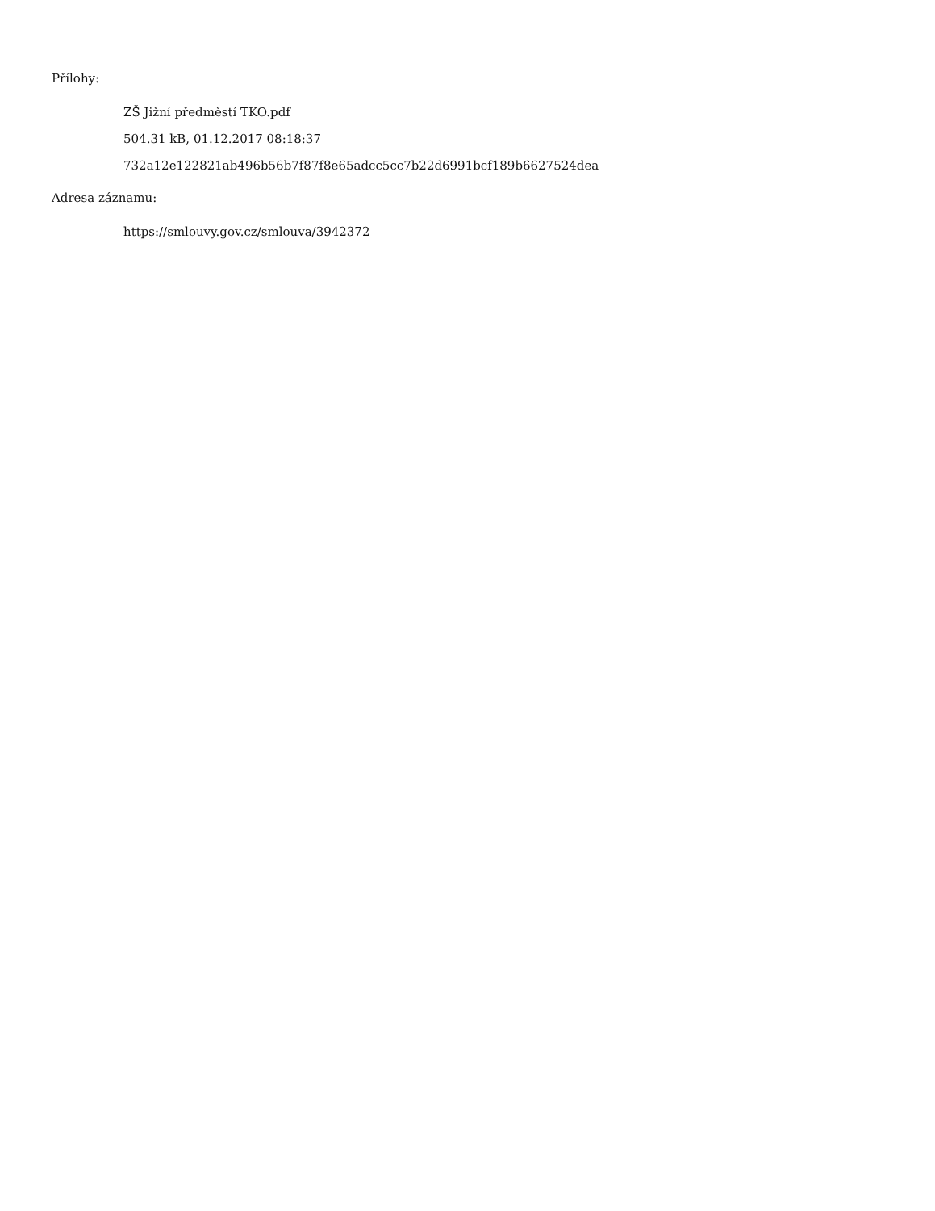Přílohy:
ZŠ Jižní předměstí TKO.pdf
504.31 kB, 01.12.2017 08:18:37
732a12e122821ab496b56b7f87f8e65adcc5cc7b22d6991bcf189b6627524dea
Adresa záznamu:
https://smlouvy.gov.cz/smlouva/3942372